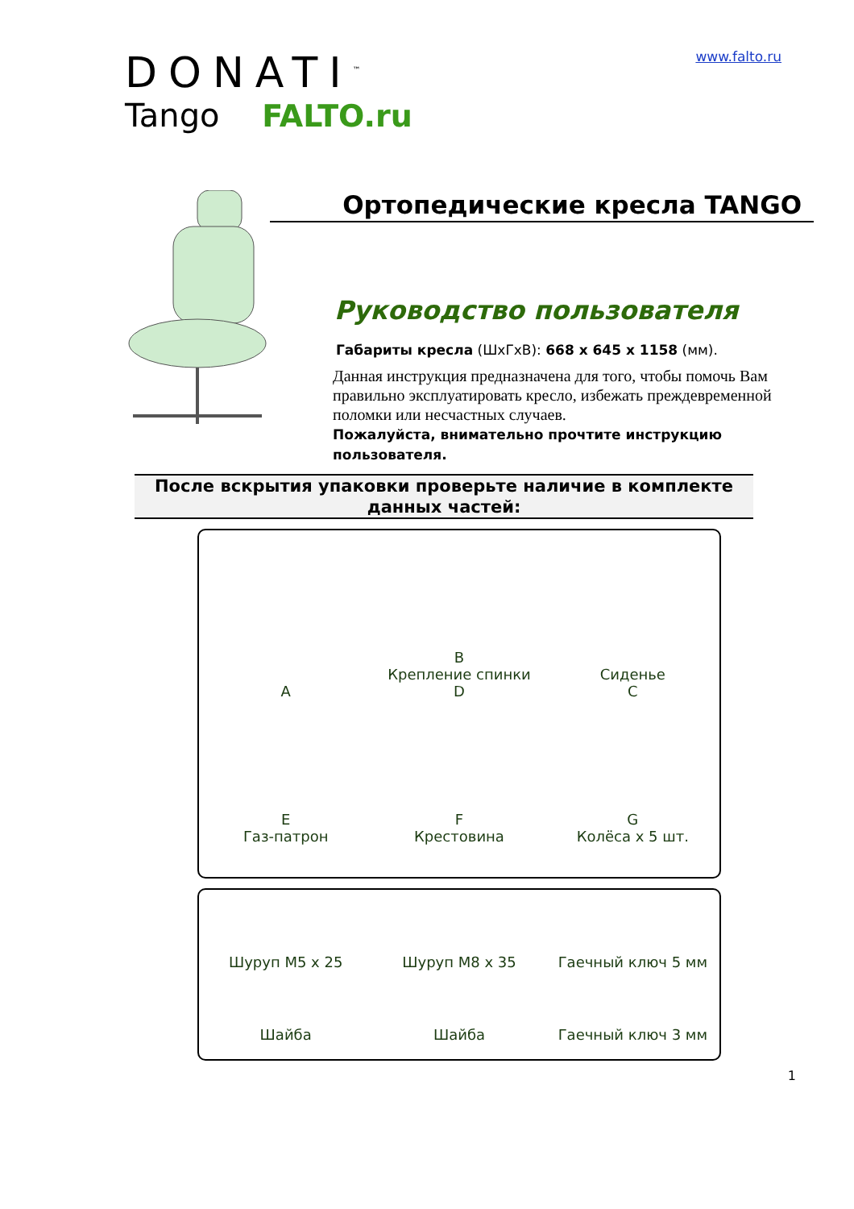DONATI<sup>™</sup>
Tango FALTO.ru
www.falto.ru
Ортопедические кресла TANGO
Руководство пользователя
Габариты кресла (ШхГхВ): 668 x 645 x 1158 (мм).
Данная инструкция предназначена для того, чтобы помочь Вам правильно эксплуатировать кресло, избежать преждевременной поломки или несчастных случаев.
Пожалуйста, внимательно прочтите инструкцию пользователя.
После вскрытия упаковки проверьте наличие в комплекте данных частей:
A
B
Крепление спинки
D
Сиденье
C
E
Газ-патрон
F
Крестовина
G
Колёса х 5 шт.
Шуруп M5 x 25
Шуруп M8 x 35
Гаечный ключ 5 мм
Шайба
Шайба
Гаечный ключ 3 мм
1